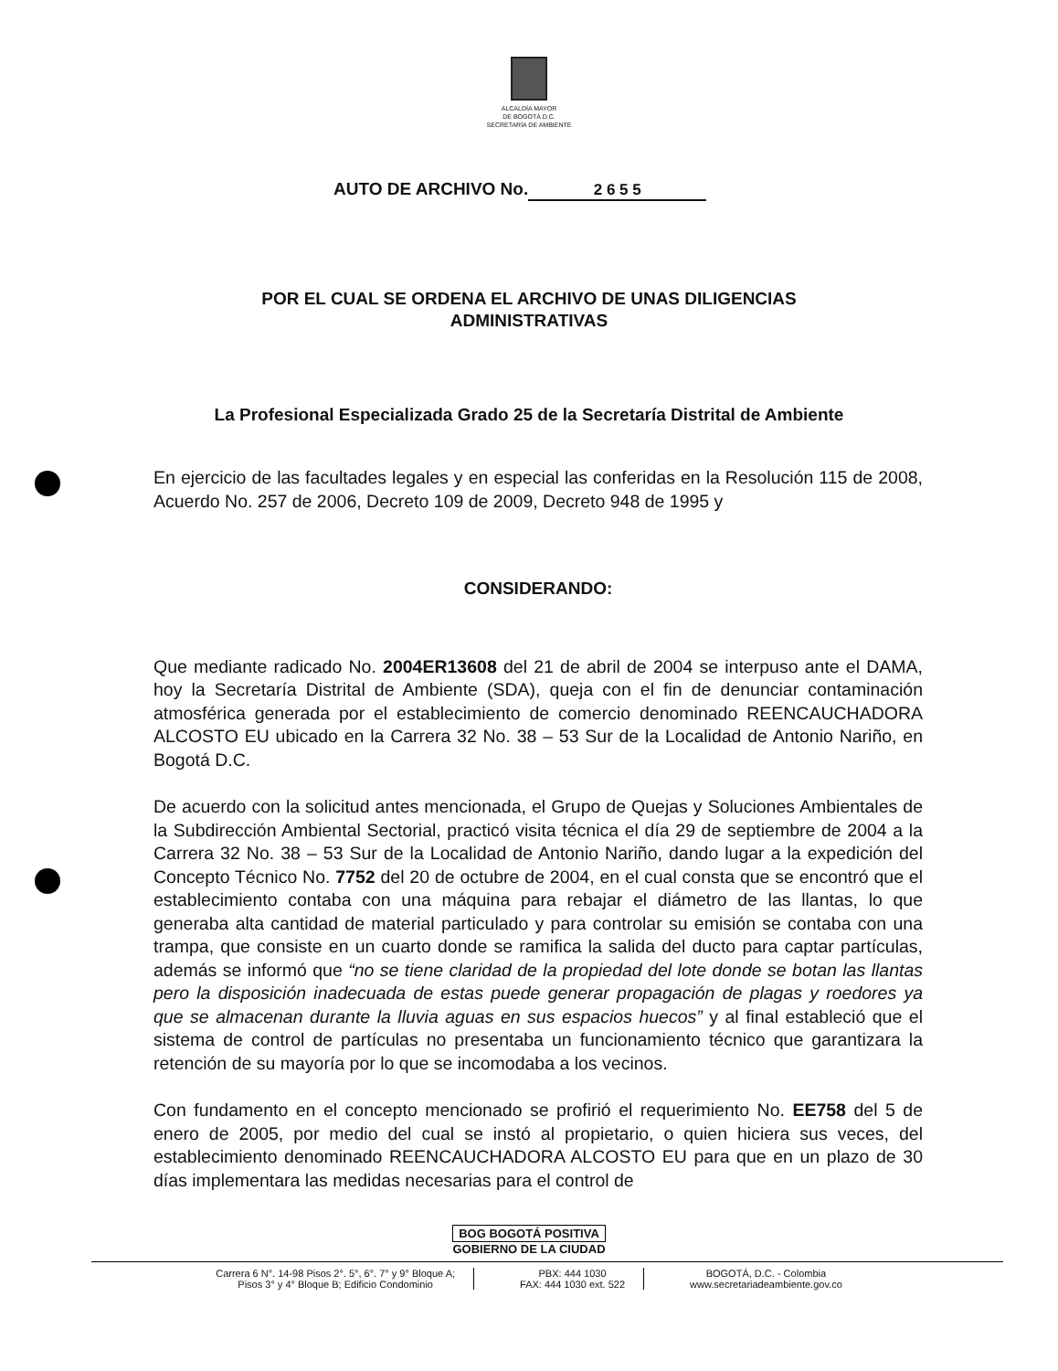ALCALDÍA MAYOR
DE BOGOTÁ D.C.
SECRETARÍA DE AMBIENTE
AUTO DE ARCHIVO No. 2 6 5 5
POR EL CUAL SE ORDENA EL ARCHIVO DE UNAS DILIGENCIAS ADMINISTRATIVAS
La Profesional Especializada Grado 25 de la Secretaría Distrital de Ambiente
En ejercicio de las facultades legales y en especial las conferidas en la Resolución 115 de 2008, Acuerdo No. 257 de 2006, Decreto 109 de 2009, Decreto 948 de 1995 y
CONSIDERANDO:
Que mediante radicado No. 2004ER13608 del 21 de abril de 2004 se interpuso ante el DAMA, hoy la Secretaría Distrital de Ambiente (SDA), queja con el fin de denunciar contaminación atmosférica generada por el establecimiento de comercio denominado REENCAUCHADORA ALCOSTO EU ubicado en la Carrera 32 No. 38 – 53 Sur de la Localidad de Antonio Nariño, en Bogotá D.C.
De acuerdo con la solicitud antes mencionada, el Grupo de Quejas y Soluciones Ambientales de la Subdirección Ambiental Sectorial, practicó visita técnica el día 29 de septiembre de 2004 a la Carrera 32 No. 38 – 53 Sur de la Localidad de Antonio Nariño, dando lugar a la expedición del Concepto Técnico No. 7752 del 20 de octubre de 2004, en el cual consta que se encontró que el establecimiento contaba con una máquina para rebajar el diámetro de las llantas, lo que generaba alta cantidad de material particulado y para controlar su emisión se contaba con una trampa, que consiste en un cuarto donde se ramifica la salida del ducto para captar partículas, además se informó que “no se tiene claridad de la propiedad del lote donde se botan las llantas pero la disposición inadecuada de estas puede generar propagación de plagas y roedores ya que se almacenan durante la lluvia aguas en sus espacios huecos” y al final estableció que el sistema de control de partículas no presentaba un funcionamiento técnico que garantizara la retención de su mayoría por lo que se incomodaba a los vecinos.
Con fundamento en el concepto mencionado se profirió el requerimiento No. EE758 del 5 de enero de 2005, por medio del cual se instó al propietario, o quien hiciera sus veces, del establecimiento denominado REENCAUCHADORA ALCOSTO EU para que en un plazo de 30 días implementara las medidas necesarias para el control de
BOG BOGOTÁ POSITIVA
GOBIERNO DE LA CIUDAD
Carrera 6 N°. 14-98 Pisos 2°. 5°, 6°. 7° y 9° Bloque A;
Pisos 3° y 4° Bloque B; Edificio Condominio
PBX: 444 1030
FAX: 444 1030 ext. 522
BOGOTÁ, D.C. - Colombia
www.secretariadeambiente.gov.co